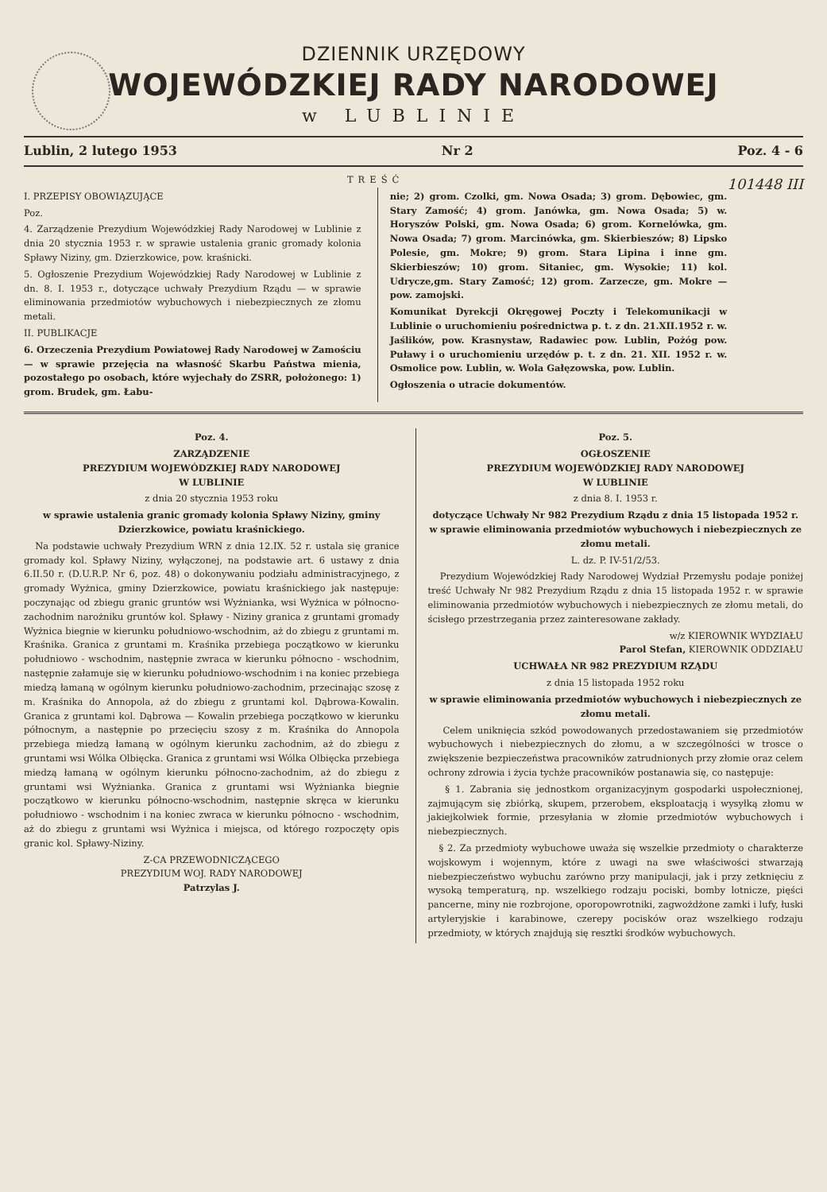DZIENNIK URZĘDOWY
WOJEWÓDZKIEJ RADY NARODOWEJ
w LUBLINIE
Lublin, 2 lutego 1953 Nr 2 Poz. 4 - 6
TREŚĆ 101448 III
I. PRZEPISY OBOWIĄZUJĄCE
Poz.
4. Zarządzenie Prezydium Wojewódzkiej Rady Narodowej w Lublinie z dnia 20 stycznia 1953 r. w sprawie ustalenia granic gromady kolonia Spławy Niziny, gm. Dzierzkowice, pow. kraśnicki.
5. Ogłoszenie Prezydium Wojewódzkiej Rady Narodowej w Lublinie z dn. 8. I. 1953 r., dotyczące uchwały Prezydium Rządu — w sprawie eliminowania przedmiotów wybuchowych i niebezpiecznych ze złomu metali.
II. PUBLIKACJE
6. Orzeczenia Prezydium Powiatowej Rady Narodowej w Zamościu — w sprawie przejęcia na własność Skarbu Państwa mienia, pozostałego po osobach, które wyjechały do ZSRR, położonego: 1) grom. Brudek, gm. Łabu-
nie; 2) grom. Czolki, gm. Nowa Osada; 3) grom. Dębowiec, gm. Stary Zamość; 4) grom. Janówka, gm. Nowa Osada; 5) w. Horyszów Polski, gm. Nowa Osada; 6) grom. Kornelówka, gm. Nowa Osada; 7) grom. Marcinówka, gm. Skierbieszów; 8) Lipsko Polesie, gm. Mokre; 9) grom. Stara Lipina i inne gm. Skierbieszów; 10) grom. Sitaniec, gm. Wysokie; 11) kol. Udrycze,gm. Stary Zamość; 12) grom. Zarzecze, gm. Mokre — pow. zamojski.
Komunikat Dyrekcji Okręgowej Poczty i Telekomunikacji w Lublinie o uruchomieniu pośrednictwa p. t. z dn. 21.XII.1952 r. w. Jaślików, pow. Krasnystaw, Radawiec pow. Lublin, Pożóg pow. Puławy i o uruchomieniu urzędów p. t. z dn. 21. XII. 1952 r. w. Osmolice pow. Lublin, w. Wola Gałęzowska, pow. Lublin.
Ogłoszenia o utracie dokumentów.
Poz. 4.
ZARZĄDZENIE
PREZYDIUM WOJEWÓDZKIEJ RADY NARODOWEJ
W LUBLINIE
z dnia 20 stycznia 1953 roku
w sprawie ustalenia granic gromady kolonia Spławy Niziny, gminy Dzierzkowice, powiatu kraśnickiego.
Na podstawie uchwały Prezydium WRN z dnia 12.IX. 52 r. ustala się granice gromady kol. Spławy Niziny, wyłączonej, na podstawie art. 6 ustawy z dnia 6.II.50 r. (D.U.R.P. Nr 6, poz. 48) o dokonywaniu podziału administracyjnego, z gromady Wyżnica, gminy Dzierzkowice, powiatu kraśnickiego jak następuje: poczynając od zbiegu granic gruntów wsi Wyżnianka, wsi Wyżnica w północno-zachodnim narożniku gruntów kol. Spławy - Niziny granica z gruntami gromady Wyżnica biegnie w kierunku południowo-wschodnim, aż do zbiegu z gruntami m. Kraśnika. Granica z gruntami m. Kraśnika przebiega początkowo w kierunku południowo - wschodnim, następnie zwraca w kierunku północno - wschodnim, następnie załamuje się w kierunku południowo-wschodnim i na koniec przebiega miedzą łamaną w ogólnym kierunku południowo-zachodnim, przecinając szosę z m. Kraśnika do Annopola, aż do zbiegu z gruntami kol. Dąbrowa-Kowalin. Granica z gruntami kol. Dąbrowa — Kowalin przebiega początkowo w kierunku północnym, a następnie po przecięciu szosy z m. Kraśnika do Annopola przebiega miedzą łamaną w ogólnym kierunku zachodnim, aż do zbiegu z gruntami wsi Wólka Olbięcka. Granica z gruntami wsi Wólka Olbięcka przebiega miedzą łamaną w ogólnym kierunku północno-zachodnim, aż do zbiegu z gruntami wsi Wyżnianka. Granica z gruntami wsi Wyżnianka biegnie początkowo w kierunku północno-wschodnim, następnie skręca w kierunku południowo - wschodnim i na koniec zwraca w kierunku północno - wschodnim, aż do zbiegu z gruntami wsi Wyżnica i miejsca, od którego rozpoczęty opis granic kol. Spławy-Niziny.
Z-CA PRZEWODNICZĄCEGO
PREZYDIUM WOJ. RADY NARODOWEJ
Patrzylas J.
Poz. 5.
OGŁOSZENIE
PREZYDIUM WOJEWÓDZKIEJ RADY NARODOWEJ
W LUBLINIE
z dnia 8. I. 1953 r.
dotyczące Uchwały Nr 982 Prezydium Rządu z dnia 15 listopada 1952 r. w sprawie eliminowania przedmiotów wybuchowych i niebezpiecznych ze złomu metali.
L. dz. P. IV-51/2/53.
Prezydium Wojewódzkiej Rady Narodowej Wydział Przemysłu podaje poniżej treść Uchwały Nr 982 Prezydium Rządu z dnia 15 listopada 1952 r. w sprawie eliminowania przedmiotów wybuchowych i niebezpiecznych ze złomu metali, do ścisłego przestrzegania przez zainteresowane zakłady.
w/z KIEROWNIK WYDZIAŁU
Parol Stefan, KIEROWNIK ODDZIAŁU
UCHWAŁA NR 982 PREZYDIUM RZĄDU
z dnia 15 listopada 1952 roku
w sprawie eliminowania przedmiotów wybuchowych i niebezpiecznych ze złomu metali.
Celem uniknięcia szkód powodowanych przedostawaniem się przedmiotów wybuchowych i niebezpiecznych do złomu, a w szczególności w trosce o zwiększenie bezpieczeństwa pracowników zatrudnionych przy złomie oraz celem ochrony zdrowia i życia tychże pracowników postanawia się, co następuje:
§ 1. Zabrania się jednostkom organizacyjnym gospodarki uspołecznionej, zajmującym się zbiórką, skupem, przerobem, eksploatacją i wysyłką złomu w jakiejkolwiek formie, przesyłania w złomie przedmiotów wybuchowych i niebezpiecznych.
§ 2. Za przedmioty wybuchowe uważa się wszelkie przedmioty o charakterze wojskowym i wojennym, które z uwagi na swe właściwości stwarzają niebezpieczeństwo wybuchu zarówno przy manipulacji, jak i przy zetknięciu z wysoką temperaturą, np. wszelkiego rodzaju pociski, bomby lotnicze, pięści pancerne, miny nie rozbrojone, oporopowrotniki, zagwożdżone zamki i lufy, łuski artyleryjskie i karabinowe, czerepy pocisków oraz wszelkiego rodzaju przedmioty, w których znajdują się resztki środków wybuchowych.